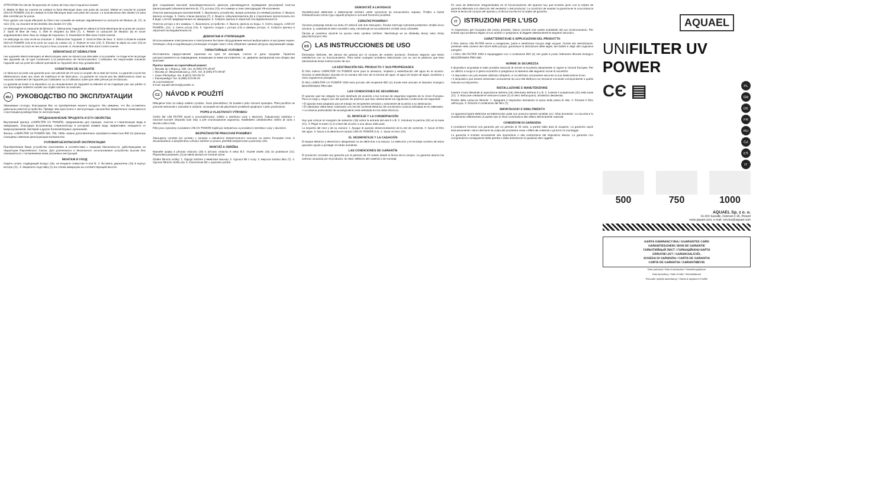ATTENTION Du fait de l'évaporation le niveau de l'eau dans l'aquarium baisse!
5. Mettre le filtre en marche en mettant la fiche électrique dans une prise de courant. Mettre en marche le module UNI-UV POWER (14) en mettant la fiche électrique dans une prise de courant. La luminescence des diodes UV peut être contrôlé par le parois.
Pour garder une haute efficacité du filtre il est conseillé de nettoyer régulièrement la cartouche de filtration (6, 17), le rotor (13), sa chambre et les lentilles des diodes UV (16).
Le nettoyage de la cartouche de filtration: 1. Débrancher l'appareil en retirant la fiche électrique de la prise de courant. 2. Sortir le filtre de l'eau. 3. Ôter le récipient du filtre (7). 4. Retirer la cartouche de filtration (6) et rincer soigneusement dans l'eau du vidage de l'aquarium. 5. Assembler le filtre dans l'ordre inverse.
Le nettoyage du rotor et de sa chambre: 1. Débrancher l'appareil. 2. Sortir le filtre de l'eau. 3. Sortir à droite le module UNI-UV POWER (14) et le sortir du corps du moteur (1). 4. Enlever le rotor (13). 5. Éliminer le dépôt du rotor (13) et de la chambre du rotor en les rinçant à l'eau courante. 6. Assembler le filtre dans l'ordre inverse.
DÉMONTAGE ET DÉMOLITION
Les appareils électroménagers et électroniques usés ne doivent pas être jetés à la poubelle. Le triage et le recyclage des appareils de ce type contribuent à la préservation de l'environnement. L'utilisateur est responsable d'amener l'appareil usé au point de collecte spécialisé ou l'appareil sera reçu gratuitement.
CONDITIONS DE GARANTIE
Le fabricant accorde une garantie pour une période de 24 mois à compter de la date de l'achat. La garantie couvre les détériorations dues aux vices de matériaux et de fabrication. La garantie ne couvre pas les détériorations dues au mauvais maniement de l'appareil par l'utilisateur ou à l'utilisation autre que celle prévue par le fabricant.
La garantie se limite à la réparation ou au remplacement de l'appareil ou élément et ne s'applique pas aux pertes ni aux dommages indirects causés aux objets animés ou inanimés.
RU РУКОВОДСТВО ПО ЭКСПЛУАТАЦИИ
Уважаемые господа, благодарим Вас за приобретение нашего продукта. Мы уверены, что Вы останетесь довольны работой устройства. Прежде чем приступить к эксплуатации, просим Вас внимательно ознакомиться с настоящим руководством по эксплуатации.
ПРЕДНАЗНАЧЕНИЕ ПРОДУКТА И ЕГО СВОЙСТВА
Внутренний фильтр «UNIFILTER UV POWER» предназначен для аэрации, очистки и стерилизации воды в аквариумах. Благодаря встроенному стерилизатору в роторной камере вода эффективно очищается от микроорганизмов, бактерий и других болезнетворных организмов.
Фильтр «UNIFILTER UV POWER 500, 750, 1000» можно дополнительно приобрести емкостью BIO (4) фильтры оснащены сменным фильтрующим материалом.
УСЛОВИЯ БЕЗОПАСНОЙ ЭКСПЛУАТАЦИИ
Приобретенное Вами устройство изготовлено в соответствии с нормами безопасности, действующими на территории Европейского Союза. Для длительного и безопасного использования устройства просим Вас ознакомиться с положениями ниже указанных инструкций.
МОНТАЖ И УХОД
Надеть шланг, подводящий воздух (16), на входное отверстие A или B. 2. Вставить держатель (10) в корпус мотора (11). 3. Закрепить подставку (1) на стенке аквариума на соответствующей высоте.
Для сохранения высокой производительности фильтра рекомендуется проведение регулярной очистки фильтрующей губки/наполнителя (6, 17), ротора (13), его камеры и линз светодиодов УФ-излучения.
Очистка фильтрующих наполнителей: 1. Выключить устройство, вынув штепсель из сетевой розетки. 2. Вынуть фильтр из воды. 3. Снять стакан фильтра (7). 4. Вынуть губку/наполнитель (6) и старательно прополоскать его в воде, слитой предварительно из аквариума. 5. Собрать фильтр в обратной последовательности.
Очистка ротора и его камеры: 1. Выключить устройство. 2. Вынуть фильтр из воды. 3. Снять модуль «UNI-UV POWER» (14). 4. Снять ротор (13). 5. Удалить осадок с ротора (13) и камеры ротора. 6. Собрать фильтр в обратной последовательности.
ДЕМОНТАЖ И УТИЛИЗАЦИЯ
Использованное электрическое и электронное бытовое оборудование нельзя выбрасывать в мусорные ящики. Селекция, сбор и надлежащая утилизация отходов такого типа сберегают ценные ресурсы окружающей среды.
ГАРАНТИЙНЫЕ УСЛОВИЯ
Изготовитель предоставляет гарантию на срок 24 месяцев, считая от даты продажи. Гарантия распространяется на повреждения, возникшие по вине изготовителя, т.е. дефекты материалов или сборки при монтаже.
Пункты приема на гарантийный ремонт:
г. Москва пр-т Мира д. 182, тел. 8 (495) 971-29-87
г. Москва ул. Вешняковская д. 24А, тел. 8 (495) 971-29-87
г. Санкт-Петербург тел. 8 (812) 310-29-72
г. Екатеринбург тел. 8 (982) 613-26-91
vk.com/vseakvari
e-mail: aquael-service@yandex.ru
CZ NÁVOD K POUŽITÍ
Děkujeme Vám za nákup našeho výrobku. Jsme přesvědčeni, že budete s jeho činností spokojeni. Před použitím se pozorně seznamte s návodem k obsluze, vyvarujete se tak jakýchkoliv problémů spojených s jeho používáním.
POPIS A VLASTNOSTI VÝROBKU
Vnitřní filtr UNI FILTER slouží k provzdušňování, čištění a sterilizaci vody v akváriích. Zabudovaný stylizátor v rotorové komoře čerpadla hubí řasy a jiné choroboplodné organismy. Následkem ultrafialového záření je voda v akváriu velmi čistá.
Filtry jsou vybaveny moduleem UNI-UV POWER zajišťující bezpečnou a produktivní sterilizaci vody v akváriích.
BEZPEČNOSTNÍ PRACOVNÍ PODMÍNKY
Zakoupený výrobek byl vyroben v souladu s aktuálními bezpečnostními normami na území Evropské Unie. K dlouhodobému a bezpečnému užívání zařízení si prosím přečtěte bezpečnostní podmínky níže.
MONTÁŽ A ÚDRŽBA
Nasaďte spojku k přívodu vzduchu (16) k přívodu vzduchu A nebo B.2. Vsuňte závěs (10) do podstavce (11). Připevněte podstavec (1) ke stěně akvária ve vhodné výšce.
Čištění filtrační vložky: 1. Odpojit zařízení z elektrické zásuvky. 2. Vyjmout filtr z vody. 3. Sejmout nádobu filtru (7). 4. Vyjmout filtrační vložku (6). 5. Zamontovat filtr v opačném pořadí.
DEMONTÁŽ A LIKVIDACE
Opotřebované elektrické a elektronické zařízení nelze vyhazovat do komunálního odpadu. Třídění a řádné zneškodňování tohoto typu odpadů přispívá k ochraně životního prostředí.
ZÁRUČNÍ PODMÍNKY
Výrobce poskytuje záruku na dobu 24 měsíců ode dne zakoupení. Záruka zahrnuje výhradně poškození vzniklá vinou výrobce, tj. materiálové nebo montážní vady, nevztahuje se na poškození vzniklá vinou uživatele.
Záruka je omezena výlučně na opravu nebo výměnu zařízení. Nevztahuje se na důsledky škody nebo ztráty jakýchkoli jiných věcí.
ES LAS INSTRUCCIONES DE USO
Estimados Señores, les damos las gracias por la compra de nuestro producto. Estamos seguros que están satisfechos con su funcionamiento. Para evitar cualquier problema relacionado con su uso le pedimos que lean atentamente estas instrucciones de uso.
LA DESTINACIÓN DEL PRODUCTO Y SUS PROPIEDADES
El filtro interno UNIFILTER UV POWER sirve para la aireación, limpieza y esterilización del agua en el acuario. Gracias al esterilizador ubicado en la cámara del rotor de la bomba de agua, el agua se limpia de algas, bacterias y otros organismos patógenos.
El filtro UNIFILTER UV POWER 1000 está provisto del recipiente BIO (4) donde está ubicado el depósito biológico BIOCERAMAX PRO 600.
LAS CONDICIONES DE SEGURIDAD
El aparato que han elegido ha sido diseñado de acuerdo a las normas de seguridad vigentes de la Unión Europea. Para un largo y seguro uso del aparato les pedimos que lean atentamente las siguientes condiciones de seguridad:
• El aparato está adaptado para el trabajo en recipientes cerrados y solamente de acuerdo a su destinación.
• El calentador debe estar conectado a la red de corriente eléctrica de una tensión nominal señalada en el calentador.
• La máxima profundidad de sumergimiento está señalada en los datos técnicos.
EL MONTAJE Y LA CONSERVACIÓN
Hay que colocar el manguito de aireación (16) sobre la entrada del aire A o B. 2. Introducir la percha (10) en la base (11). 3. Pegar la base (1) al cristal del acuario a una altura adecuada.
La limpieza del rotor y de su cámara: 1. Apagar el aparato desenchufándolo de la red de corriente. 2. Sacar el filtro del agua. 3. Sacar a la derecha el módulo UNI-UV POWER (14). 4. Sacar el rotor (13).
EL DESMONTAJE Y LA CASACIÓN
El equipo eléctrico y electrónico desgastado no se debe tirar a la basura. La selección y el reciclaje correcto de estos aparatos ayuda a proteger el medio ambiente.
LAS CONDICIONES DE GARANTÍA
El productor concede una garantía por el periodo de 24 meses desde la fecha de la compra. La garantía abarca las averías causadas por el productor, es decir defectos del material o de montaje.
En caso de determinar irregularidades en el funcionamiento del aparato hay que enviarlo junto con la tarjeta de garantía rellenada a la dirección del vendedor o del productor. La condición de aceptar la garantía es la concordancia entre la fecha de compra del aparato y la fecha inscrita en la tarjeta de garantía.
IT ISTRUZIONI PER L'USO
Vi ringraziamo per l'acquisto del nostro prodotto. Siamo convinti che sarete soddisfatti del suo funzionamento. Per evitare ogni problema legato al suo utilizzo vi preghiamo di leggere attentamente le seguenti istruzioni.
CARATTERISTICHE E APPLICAZIONI DEL PRODOTTO
Il filtro interno UNI FILTER serve a ossigenare, pulire e sterilizzare l'acqua negli acquari. Grazie allo sterilizzatore, presente nella camera del rotore della pompa, garantisce la distruzione delle alghe, dei batteri e degli altri organismi patogeni.
• il filtro UNI FILTER 1000 è equipaggiato con il contenitore BIO (4) nel quale è posto l'elemento filtrante biologico BIOCERAMAX PRO 600.
NORME DI SICUREZZA
Il dispositivo acquistato è stato prodotto secondo le norme di sicurezza attualmente in vigore in Unione Europea. Per un utilizzo a lungo e in piena sicurezza vi preghiamo di attenersi alle seguenti norme di sicurezza:
• Il dispositivo non può essere utilizzato all'aperto, e va utilizzato unicamente secondo la sua destinazione d'uso.
• Il dispositivo può essere alimentato unicamente da una rete elettrica con tensione nominale corrispondente a quella indicata sul dispositivo.
INSTALLAZIONE E MANUTENZIONE
Inserire il tubo flessibile di aspirazione dell'aria (16) all'entrata dell'aria A o B. 2. Inserire il sospensore (10) nella base (11). 3. Attaccare mediante le ventose la base (1) al vetro dell'acquario, all'altezza desiderata.
Pulizia della cartuccia filtrante: 1. Spegnere il dispositivo estraendo la spina dalla presa di rete. 2. Estrarre il filtro dall'acqua. 3. Estrarre il contenitore del filtro (7).
SMONTAGGIO E SMALTIMENTO
Le apparecchiature elettriche ed elettroniche usate non possono essere smaltite con i rifiuti domestici. La raccolta e lo smaltimento differenziato di questo tipo di rifiuti contribuisce alla difesa dell'ambiente naturale.
CONDIZIONI DI GARANZIA
Il produttore fornisce una garanzia per un periodo di 24 mesi, a partire dalla data di acquisto. La garanzia copre esclusivamente i danni derivanti da colpa del produttore ossia i difetti dei materiali o gli errori di montaggio.
La garanzia è limitata unicamente alla riparazione o alla sostituzione del dispositivo stesso. La garanzia non comprende le conseguenze della perdita o della distruzione di qualsiasi altro oggetto.
AQUAEL
UNIFILTER UV POWER
PL
GB
DE
FR
RU
CZ
ES
IT
CЄ ▤
500 750 1000
AQUAEL Sp. z o. o.
16-400 Suwałki, Dubowo II 35, Poland
www.aquael.com, e-mail: service@aquael.com
KARTA GWARANCYJNA / GUARANTEE CARD
GARANTIESCHEIN / BON DE GARANTIE
ГАРАНТИЙНЫЙ ЛИСТ / ГАРАНЦІЙНОЮ КАРТА
ZÁRUČNÍ LIST / GARANCIALEVÉL
SCHEDA DI GARANZIA / CARTA DE GARANTIA
CARTA DE GARANTIA / GARANTIBEVIS
Data produkcji / Date of production / Herstellungsdatum
Data sprzedaży / Date of sale / Verkaufsdatum
Pieczątki i podpis sprzedawcy / Stamp & signature of seller